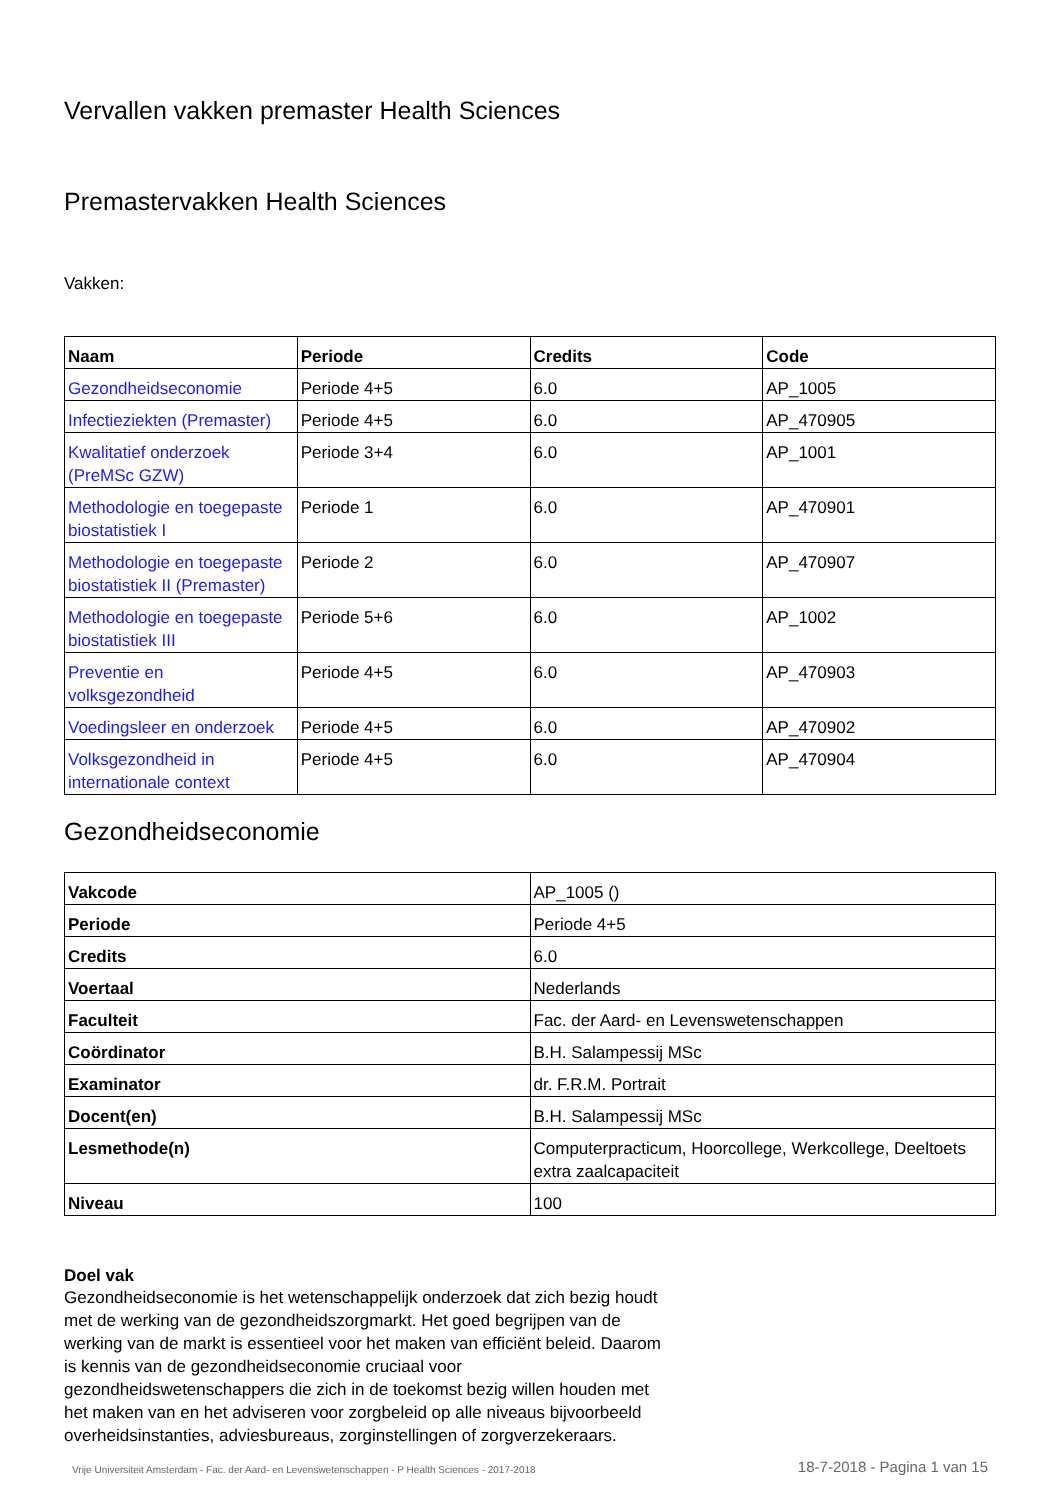Vervallen vakken premaster Health Sciences
Premastervakken Health Sciences
Vakken:
| Naam | Periode | Credits | Code |
| --- | --- | --- | --- |
| Gezondheidseconomie | Periode 4+5 | 6.0 | AP_1005 |
| Infectieziekten (Premaster) | Periode 4+5 | 6.0 | AP_470905 |
| Kwalitatief onderzoek (PreMSc GZW) | Periode 3+4 | 6.0 | AP_1001 |
| Methodologie en toegepaste biostatistiek I | Periode 1 | 6.0 | AP_470901 |
| Methodologie en toegepaste biostatistiek II (Premaster) | Periode 2 | 6.0 | AP_470907 |
| Methodologie en toegepaste biostatistiek III | Periode 5+6 | 6.0 | AP_1002 |
| Preventie en volksgezondheid | Periode 4+5 | 6.0 | AP_470903 |
| Voedingsleer en onderzoek | Periode 4+5 | 6.0 | AP_470902 |
| Volksgezondheid in internationale context | Periode 4+5 | 6.0 | AP_470904 |
Gezondheidseconomie
| Vakcode | AP_1005 () |
| Periode | Periode 4+5 |
| Credits | 6.0 |
| Voertaal | Nederlands |
| Faculteit | Fac. der Aard- en Levenswetenschappen |
| Coördinator | B.H. Salampessij MSc |
| Examinator | dr. F.R.M. Portrait |
| Docent(en) | B.H. Salampessij MSc |
| Lesmethode(n) | Computerpracticum, Hoorcollege, Werkcollege, Deeltoets extra zaalcapaciteit |
| Niveau | 100 |
Doel vak
Gezondheidseconomie is het wetenschappelijk onderzoek dat zich bezig houdt met de werking van de gezondheidszorgmarkt. Het goed begrijpen van de werking van de markt is essentieel voor het maken van efficiënt beleid. Daarom is kennis van de gezondheidseconomie cruciaal voor gezondheidswetenschappers die zich in de toekomst bezig willen houden met het maken van en het adviseren voor zorgbeleid op alle niveaus bijvoorbeeld overheidsinstanties, adviesbureaus, zorginstellingen of zorgverzekeraars.
Vrije Universiteit Amsterdam - Fac. der Aard- en Levenswetenschappen - P Health Sciences - 2017-2018 18-7-2018 - Pagina 1 van 15